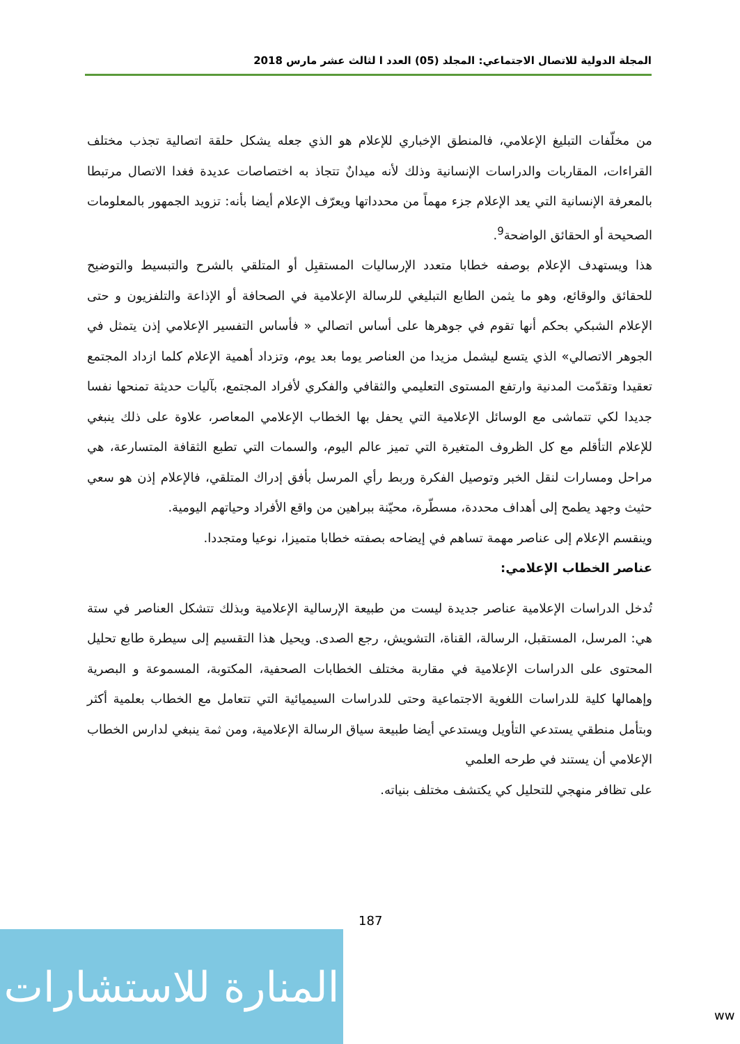المجلة الدولية للاتصال الاجتماعي: المجلد (05) العدد ا لثالث عشر مارس 2018
من مخلّفات التبليغ الإعلامي، فالمنطق الإخباري للإعلام هو الذي جعله يشكل حلقة اتصالية تجذب مختلف القراءات، المقاربات والدراسات الإنسانية وذلك لأنه ميدانٌ تتجاذ به اختصاصات عديدة فغدا الاتصال مرتبطا بالمعرفة الإنسانية التي يعد الإعلام جزء مهماً من محدداتها ويعرّف الإعلام أيضا بأنه: تزويد الجمهور بالمعلومات الصحيحة أو الحقائق الواضحة<sup>9</sup>.
هذا ويستهدف الإعلام بوصفه خطابا متعدد الإرساليات المستقبِل أو المتلقي بالشرح والتبسيط والتوضيح للحقائق والوقائع، وهو ما يثمن الطابع التبليغي للرسالة الإعلامية في الصحافة أو الإذاعة والتلفزيون و حتى الإعلام الشبكي بحكم أنها تقوم في جوهرها على أساس اتصالي « فأساس التفسير الإعلامي إذن يتمثل في الجوهر الاتصالي» الذي يتسع ليشمل مزيدا من العناصر يوما بعد يوم، وتزداد أهمية الإعلام كلما ازداد المجتمع تعقيدا وتقدّمت المدنية وارتفع المستوى التعليمي والثقافي والفكري لأفراد المجتمع، بآليات حديثة تمنحها نفسا جديدا لكي تتماشى مع الوسائل الإعلامية التي يحفل بها الخطاب الإعلامي المعاصر، علاوة على ذلك ينبغي للإعلام التأقلم مع كل الظروف المتغيرة التي تميز عالم اليوم، والسمات التي تطبع الثقافة المتسارعة، هي مراحل ومسارات لنقل الخبر وتوصيل الفكرة وربط رأي المرسل بأفق إدراك المتلقي، فالإعلام إذن هو سعي حثيث وجهد يطمح إلى أهداف محددة، مسطّرة، محيّنة ببراهين من واقع الأفراد وحياتهم اليومية.
وينقسم الإعلام إلى عناصر مهمة تساهم في إيضاحه بصفته خطابا متميزا، نوعيا ومتجددا.
عناصر الخطاب الإعلامي:
تُدخل الدراسات الإعلامية عناصر جديدة ليست من طبيعة الإرسالية الإعلامية وبذلك تتشكل العناصر في ستة هي: المرسل، المستقبل، الرسالة، القناة، التشويش، رجع الصدى. ويحيل هذا التقسيم إلى سيطرة طابع تحليل المحتوى على الدراسات الإعلامية في مقاربة مختلف الخطابات الصحفية، المكتوبة، المسموعة و البصرية وإهمالها كلية للدراسات اللغوية الاجتماعية وحتى للدراسات السيميائية التي تتعامل مع الخطاب بعلمية أكثر وبتأمل منطقي يستدعي التأويل ويستدعي أيضا طبيعة سياق الرسالة الإعلامية، ومن ثمة ينبغي لدارس الخطاب الإعلامي أن يستند في طرحه العلمي
على تظافر منهجي للتحليل كي يكتشف مختلف بنياته.
187
المنارة للاستشارات
ww